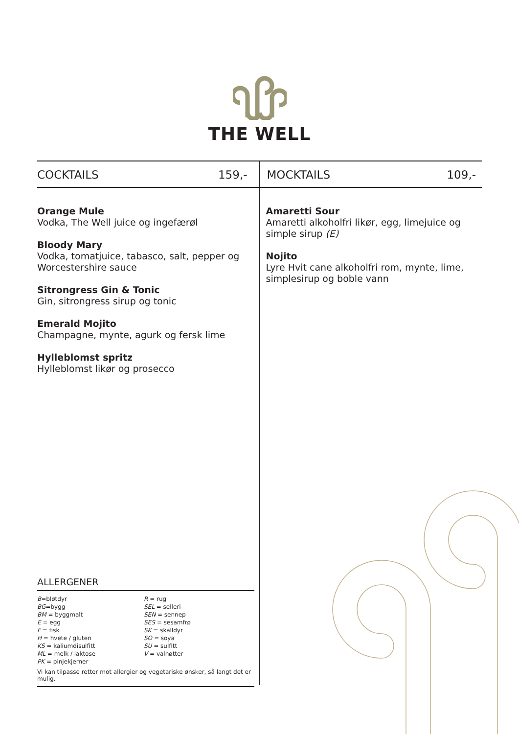THE WELL
COCKTAILS 159,-
Orange Mule
Vodka, The Well juice og ingefærøl
Bloody Mary
Vodka, tomatjuice, tabasco, salt, pepper og Worcestershire sauce
Sitrongress Gin & Tonic
Gin, sitrongress sirup og tonic
Emerald Mojito
Champagne, mynte, agurk og fersk lime
Hylleblomst spritz
Hylleblomst likør og prosecco
MOCKTAILS 109,-
Amaretti Sour
Amaretti alkoholfri likør, egg, limejuice og simple sirup (E)
Nojito
Lyre Hvit cane alkoholfri rom, mynte, lime, simplesirup og boble vann
ALLERGENER
B=bløtdyr
BG=bygg
BM = byggmalt
E = egg
F = fisk
H = hvete / gluten
KS = kaliumdisulfitt
ML = melk / laktose
PK = pinjekjerner
R = rug
SEL = selleri
SEN = sennep
SES = sesamfrø
SK = skalldyr
SO = soya
SU = sulfitt
V = valnøtter
Vi kan tilpasse retter mot allergier og vegetariske ønsker, så langt det er mulig.